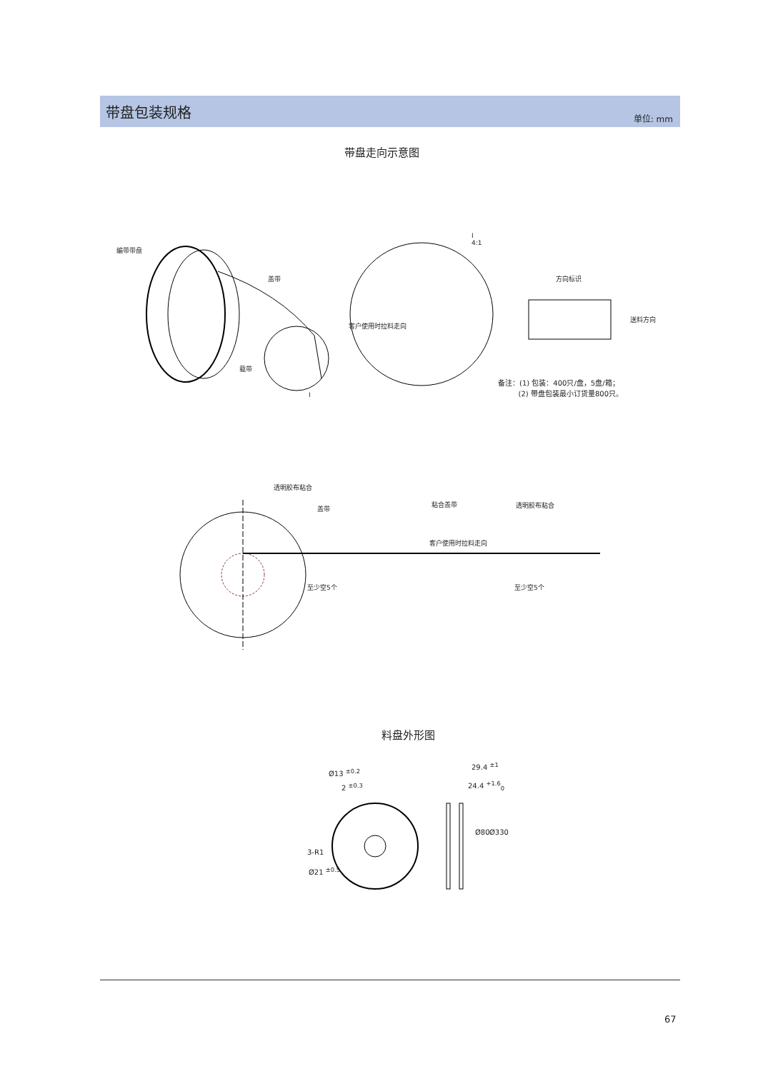带盘包装规格
单位: mm
带盘走向示意图
编带带盘
盖带
载带
I
I
4:1
客户使用时拉料走向
方向标识
送料方向
备注：(1) 包装：400只/盘，5盘/箱；
(2) 带盘包装最小订货量800只。
透明胶布粘合
盖带
粘合盖带 透明胶布粘合
客户使用时拉料走向
至少空5个 至少空5个
料盘外形图
Ø13 <sup>±0.2</sup>
2 <sup>±0.3</sup>
3-R1
Ø21 <sup>±0.5</sup>
29.4 <sup>±1</sup>
24.4 <sup>+1.6</sup><sub>0</sub>
Ø80 Ø330
67